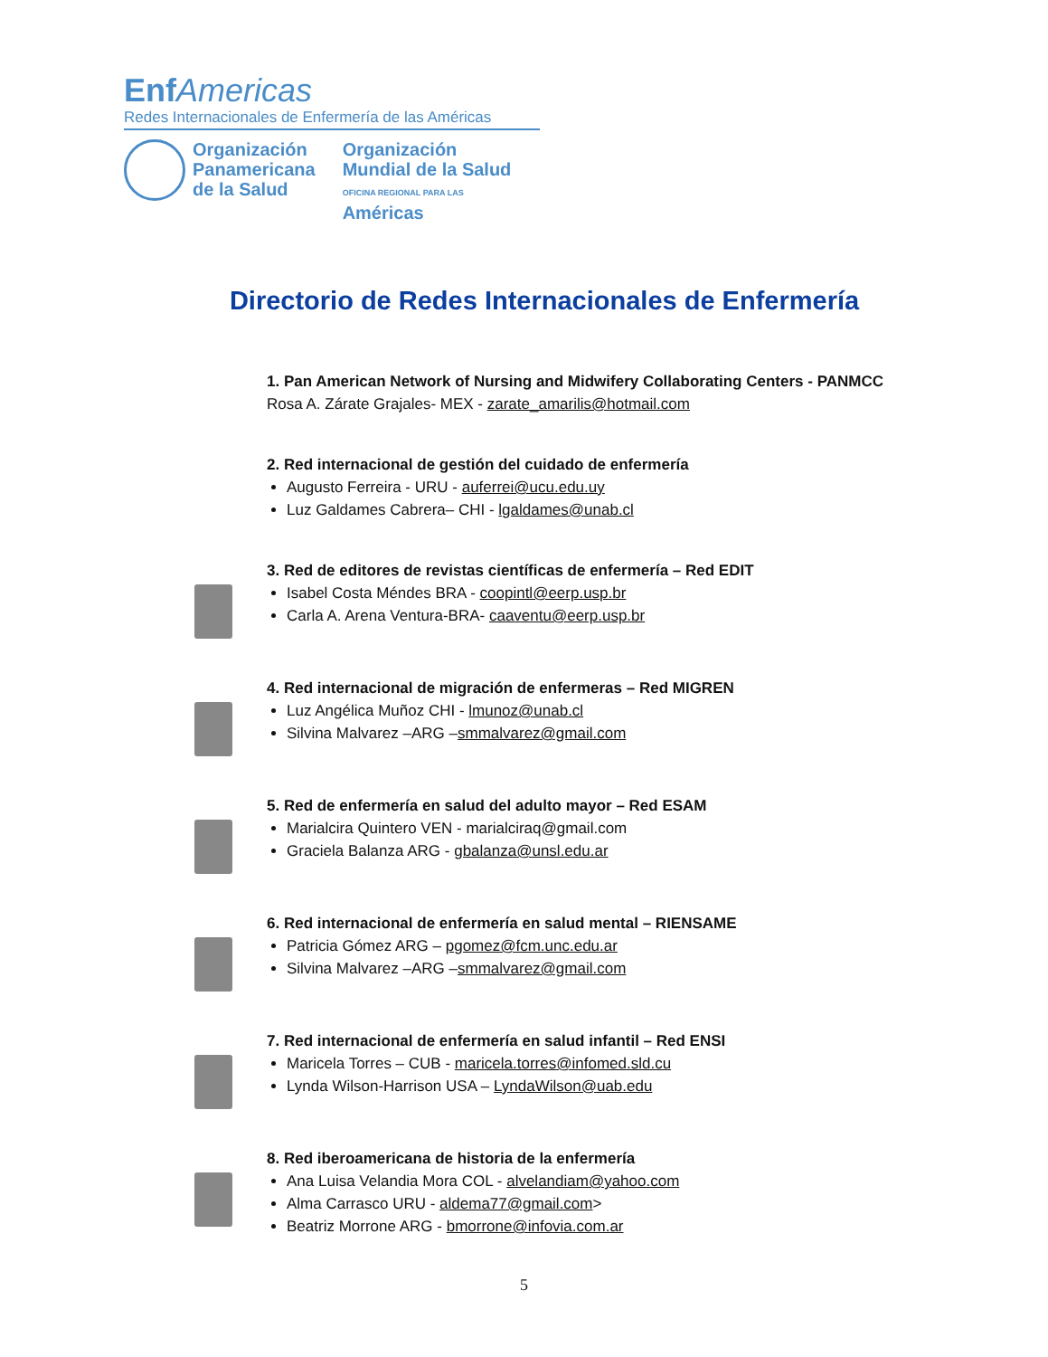Enf Americas
Redes Internacionales de Enfermería de las Américas
Organización
Panamericana
de la Salud
Organización
Mundial de la Salud
OFICINA REGIONAL PARA LAS Américas
Directorio de Redes Internacionales de Enfermería
1. Pan American Network of Nursing and Midwifery Collaborating Centers - PANMCC
Rosa A. Zárate Grajales- MEX - zarate_amarilis@hotmail.com
2. Red internacional de gestión del cuidado de enfermería
Augusto Ferreira - URU - auferrei@ucu.edu.uy
Luz Galdames Cabrera– CHI - lgaldames@unab.cl
3. Red de editores de revistas científicas de enfermería – Red EDIT
Isabel Costa Méndes BRA - coopintl@eerp.usp.br
Carla A. Arena Ventura-BRA- caaventu@eerp.usp.br
4. Red internacional de migración de enfermeras – Red MIGREN
Luz Angélica Muñoz CHI - lmunoz@unab.cl
Silvina Malvarez –ARG –smmalvarez@gmail.com
5. Red de enfermería en salud del adulto mayor – Red ESAM
Marialcira Quintero VEN - marialciraq@gmail.com
Graciela Balanza ARG - gbalanza@unsl.edu.ar
6. Red internacional de enfermería en salud mental – RIENSAME
Patricia Gómez ARG – pgomez@fcm.unc.edu.ar
Silvina Malvarez –ARG –smmalvarez@gmail.com
7. Red internacional de enfermería en salud infantil – Red ENSI
Maricela Torres – CUB - maricela.torres@infomed.sld.cu
Lynda Wilson-Harrison USA – LyndaWilson@uab.edu
8. Red iberoamericana de historia de la enfermería
Ana Luisa Velandia Mora COL - alvelandiam@yahoo.com
Alma Carrasco URU - aldema77@gmail.com>
Beatriz Morrone ARG - bmorrone@infovia.com.ar
5